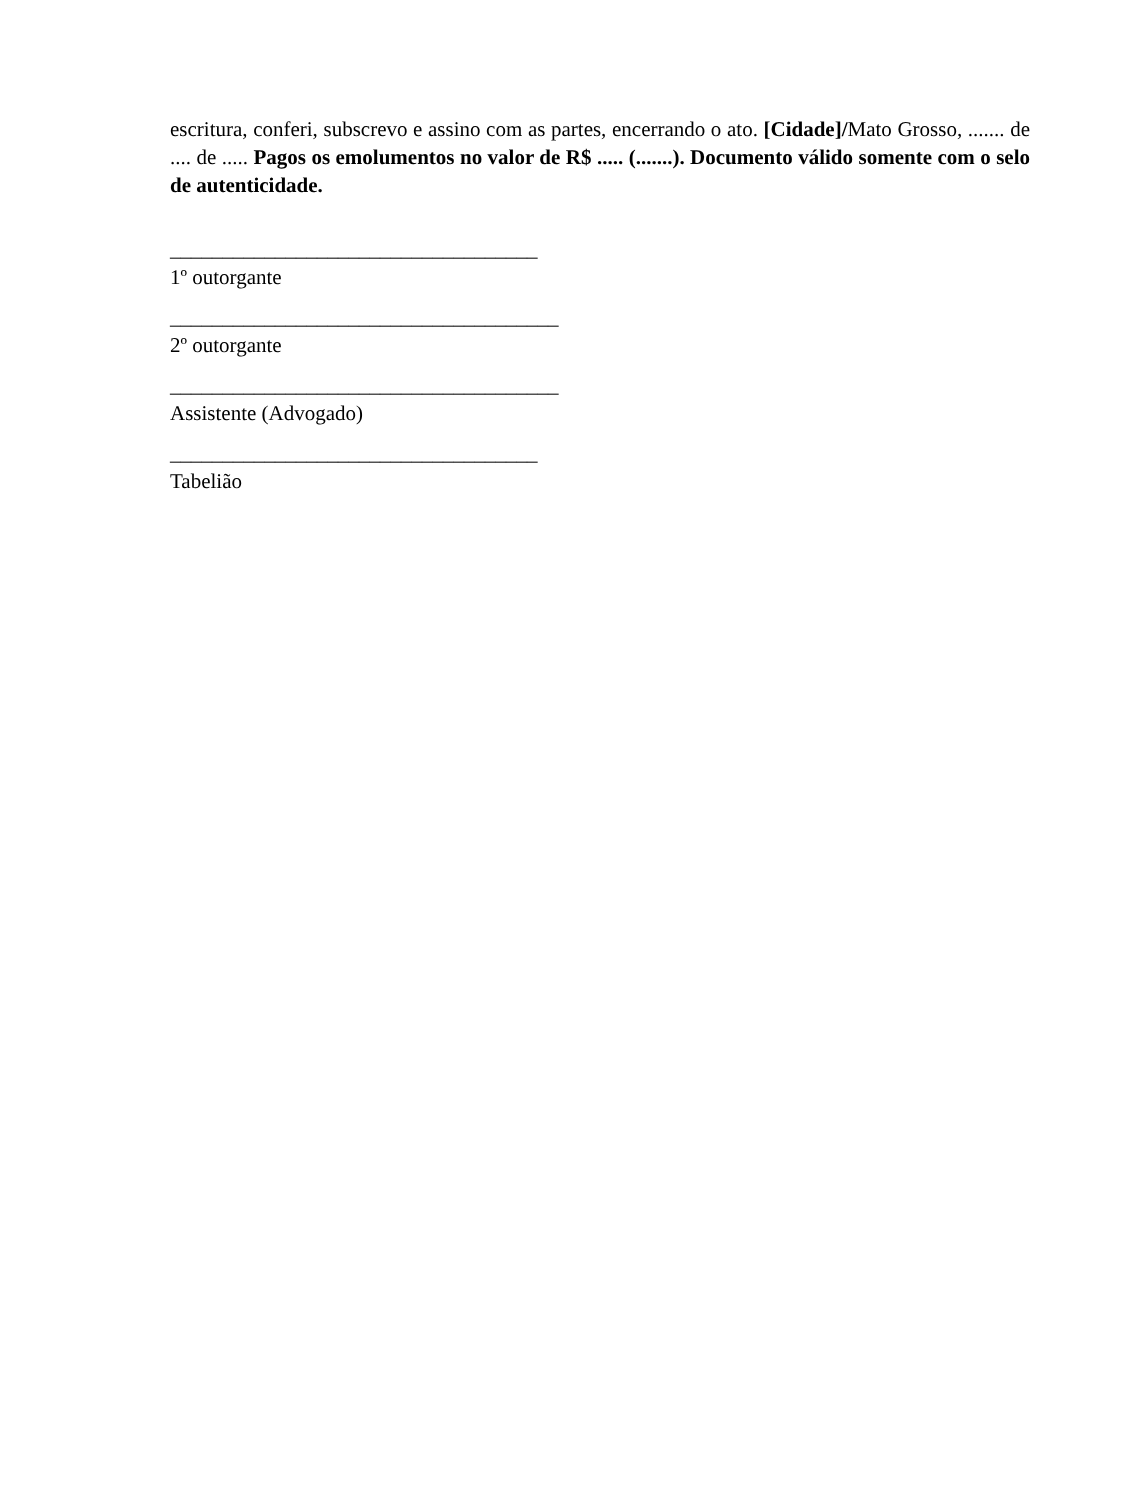escritura, conferi, subscrevo e assino com as partes, encerrando o ato. [Cidade]/Mato Grosso, ....... de .... de ..... Pagos os emolumentos no valor de R$ ..... (.......). Documento válido somente com o selo de autenticidade.
___________________________________
1º outorgante
_____________________________________
2º outorgante
_____________________________________
Assistente (Advogado)
___________________________________
Tabelião